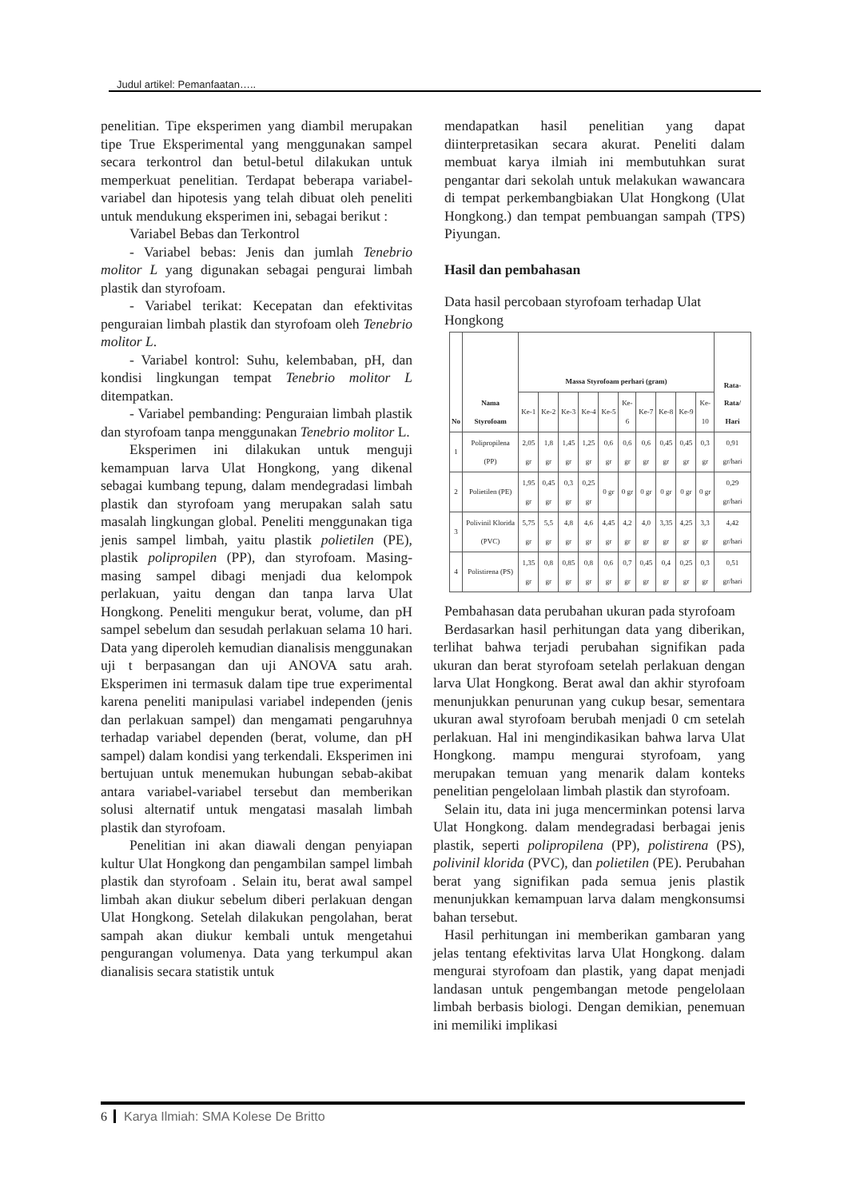Judul artikel: Pemanfaatan…..
penelitian. Tipe eksperimen yang diambil merupakan tipe True Eksperimental yang menggunakan sampel secara terkontrol dan betul-betul dilakukan untuk memperkuat penelitian. Terdapat beberapa variabel-variabel dan hipotesis yang telah dibuat oleh peneliti untuk mendukung eksperimen ini, sebagai berikut :
Variabel Bebas dan Terkontrol
- Variabel bebas: Jenis dan jumlah Tenebrio molitor L yang digunakan sebagai pengurai limbah plastik dan styrofoam.
- Variabel terikat: Kecepatan dan efektivitas penguraian limbah plastik dan styrofoam oleh Tenebrio molitor L.
- Variabel kontrol: Suhu, kelembaban, pH, dan kondisi lingkungan tempat Tenebrio molitor L ditempatkan.
- Variabel pembanding: Penguraian limbah plastik dan styrofoam tanpa menggunakan Tenebrio molitor L.
Eksperimen ini dilakukan untuk menguji kemampuan larva Ulat Hongkong, yang dikenal sebagai kumbang tepung, dalam mendegradasi limbah plastik dan styrofoam yang merupakan salah satu masalah lingkungan global. Peneliti menggunakan tiga jenis sampel limbah, yaitu plastik polietilen (PE), plastik polipropilen (PP), dan styrofoam. Masing-masing sampel dibagi menjadi dua kelompok perlakuan, yaitu dengan dan tanpa larva Ulat Hongkong. Peneliti mengukur berat, volume, dan pH sampel sebelum dan sesudah perlakuan selama 10 hari. Data yang diperoleh kemudian dianalisis menggunakan uji t berpasangan dan uji ANOVA satu arah. Eksperimen ini termasuk dalam tipe true experimental karena peneliti manipulasi variabel independen (jenis dan perlakuan sampel) dan mengamati pengaruhnya terhadap variabel dependen (berat, volume, dan pH sampel) dalam kondisi yang terkendali. Eksperimen ini bertujuan untuk menemukan hubungan sebab-akibat antara variabel-variabel tersebut dan memberikan solusi alternatif untuk mengatasi masalah limbah plastik dan styrofoam.
Penelitian ini akan diawali dengan penyiapan kultur Ulat Hongkong dan pengambilan sampel limbah plastik dan styrofoam . Selain itu, berat awal sampel limbah akan diukur sebelum diberi perlakuan dengan Ulat Hongkong. Setelah dilakukan pengolahan, berat sampah akan diukur kembali untuk mengetahui pengurangan volumenya. Data yang terkumpul akan dianalisis secara statistik untuk
mendapatkan hasil penelitian yang dapat diinterpretasikan secara akurat. Peneliti dalam membuat karya ilmiah ini membutuhkan surat pengantar dari sekolah untuk melakukan wawancara di tempat perkembangbiakan Ulat Hongkong (Ulat Hongkong.) dan tempat pembuangan sampah (TPS) Piyungan.
Hasil dan pembahasan
Data hasil percobaan styrofoam terhadap Ulat Hongkong
| No | Nama Styrofoam | Massa Styrofoam perhari (gram) | | | | | | | | | | Rata-Rata/ Hari |
| --- | --- | --- | --- | --- | --- | --- | --- | --- | --- | --- | --- | --- |
| | | Ke-1 | Ke-2 | Ke-3 | Ke-4 | Ke-5 | Ke-6 | Ke-7 | Ke-8 | Ke-9 | Ke-10 | |
| 1 | Polipropilena (PP) | 2,05 gr | 1,8 gr | 1,45 gr | 1,25 gr | 0,6 gr | 0,6 gr | 0,6 gr | 0,45 gr | 0,45 gr | 0,3 gr | 0,91 gr/hari |
| 2 | Polietilen (PE) | 1,95 gr | 0,45 gr | 0,3 gr | 0,25 gr | 0 gr | 0 gr | 0 gr | 0 gr | 0 gr | 0 gr | 0,29 gr/hari |
| 3 | Polivinil Klorida (PVC) | 5,75 gr | 5,5 gr | 4,8 gr | 4,6 gr | 4,45 gr | 4,2 gr | 4,0 gr | 3,35 gr | 4,25 gr | 3,3 gr | 4,42 gr/hari |
| 4 | Polistirena (PS) | 1,35 gr | 0,8 gr | 0,85 gr | 0,8 gr | 0,6 gr | 0,7 gr | 0,45 gr | 0,4 gr | 0,25 gr | 0,3 gr | 0,51 gr/hari |
Pembahasan data perubahan ukuran pada styrofoam
Berdasarkan hasil perhitungan data yang diberikan, terlihat bahwa terjadi perubahan signifikan pada ukuran dan berat styrofoam setelah perlakuan dengan larva Ulat Hongkong. Berat awal dan akhir styrofoam menunjukkan penurunan yang cukup besar, sementara ukuran awal styrofoam berubah menjadi 0 cm setelah perlakuan. Hal ini mengindikasikan bahwa larva Ulat Hongkong. mampu mengurai styrofoam, yang merupakan temuan yang menarik dalam konteks penelitian pengelolaan limbah plastik dan styrofoam.
Selain itu, data ini juga mencerminkan potensi larva Ulat Hongkong. dalam mendegradasi berbagai jenis plastik, seperti polipropilena (PP), polistirena (PS), polivinil klorida (PVC), dan polietilen (PE). Perubahan berat yang signifikan pada semua jenis plastik menunjukkan kemampuan larva dalam mengkonsumsi bahan tersebut.
Hasil perhitungan ini memberikan gambaran yang jelas tentang efektivitas larva Ulat Hongkong. dalam mengurai styrofoam dan plastik, yang dapat menjadi landasan untuk pengembangan metode pengelolaan limbah berbasis biologi. Dengan demikian, penemuan ini memiliki implikasi
6 Karya Ilmiah: SMA Kolese De Britto